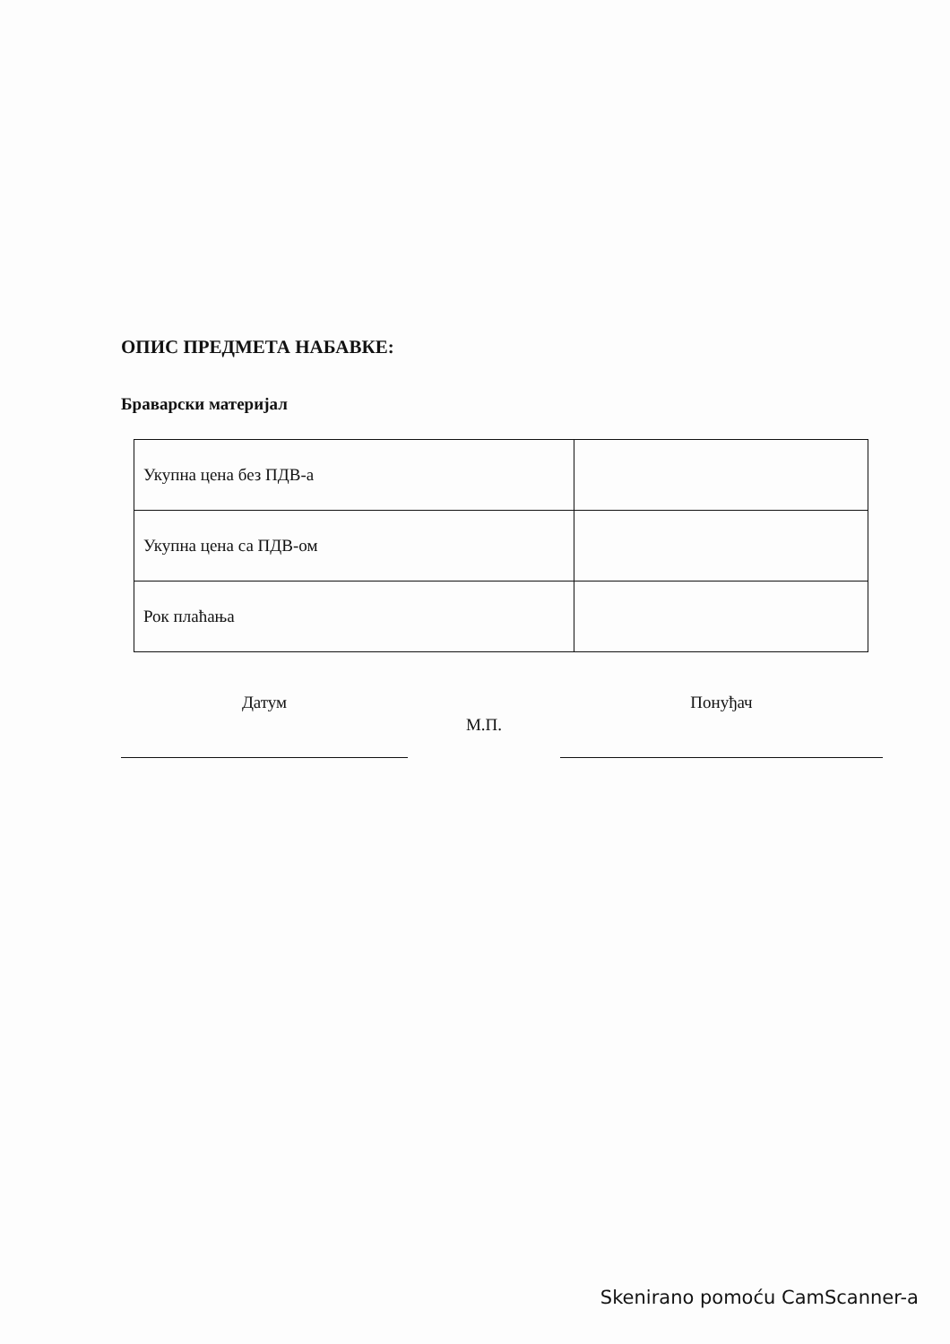ОПИС ПРЕДМЕТА НАБАВКЕ:
Браварски материјал
| Укупна цена без ПДВ-а | |
| Укупна цена са ПДВ-ом | |
| Рок плаћања | |
Датум
М.П.
Понуђач
Skenirano pomoću CamScanner-a